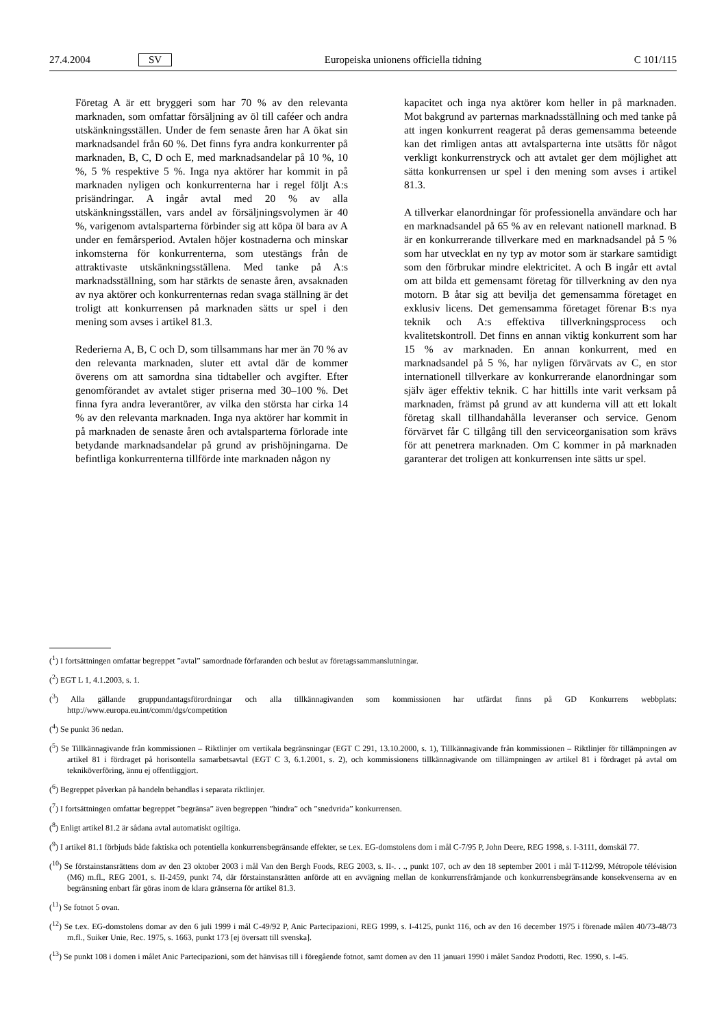27.4.2004 SV Europeiska unionens officiella tidning C 101/115
Företag A är ett bryggeri som har 70 % av den relevanta marknaden, som omfattar försäljning av öl till caféer och andra utskänkningsställen. Under de fem senaste åren har A ökat sin marknadsandel från 60 %. Det finns fyra andra konkurrenter på marknaden, B, C, D och E, med marknadsandelar på 10 %, 10 %, 5 % respektive 5 %. Inga nya aktörer har kommit in på marknaden nyligen och konkurrenterna har i regel följt A:s prisändringar. A ingår avtal med 20 % av alla utskänkningsställen, vars andel av försäljningsvolymen är 40 %, varigenom avtalsparterna förbinder sig att köpa öl bara av A under en femårsperiod. Avtalen höjer kostnaderna och minskar inkomsterna för konkurrenterna, som utestängs från de attraktivaste utskänkningsställena. Med tanke på A:s marknadsställning, som har stärkts de senaste åren, avsaknaden av nya aktörer och konkurrenternas redan svaga ställning är det troligt att konkurrensen på marknaden sätts ur spel i den mening som avses i artikel 81.3.
Rederierna A, B, C och D, som tillsammans har mer än 70 % av den relevanta marknaden, sluter ett avtal där de kommer överens om att samordna sina tidtabeller och avgifter. Efter genomförandet av avtalet stiger priserna med 30–100 %. Det finna fyra andra leverantörer, av vilka den största har cirka 14 % av den relevanta marknaden. Inga nya aktörer har kommit in på marknaden de senaste åren och avtalsparterna förlorade inte betydande marknadsandelar på grund av prishöjningarna. De befintliga konkurrenterna tillförde inte marknaden någon ny
kapacitet och inga nya aktörer kom heller in på marknaden. Mot bakgrund av parternas marknadsställning och med tanke på att ingen konkurrent reagerat på deras gemensamma beteende kan det rimligen antas att avtalsparterna inte utsätts för något verkligt konkurrenstryck och att avtalet ger dem möjlighet att sätta konkurrensen ur spel i den mening som avses i artikel 81.3.
A tillverkar elanordningar för professionella användare och har en marknadsandel på 65 % av en relevant nationell marknad. B är en konkurrerande tillverkare med en marknadsandel på 5 % som har utvecklat en ny typ av motor som är starkare samtidigt som den förbrukar mindre elektricitet. A och B ingår ett avtal om att bilda ett gemensamt företag för tillverkning av den nya motorn. B åtar sig att bevilja det gemensamma företaget en exklusiv licens. Det gemensamma företaget förenar B:s nya teknik och A:s effektiva tillverkningsprocess och kvalitetskontroll. Det finns en annan viktig konkurrent som har 15 % av marknaden. En annan konkurrent, med en marknadsandel på 5 %, har nyligen förvärvats av C, en stor internationell tillverkare av konkurrerande elanordningar som själv äger effektiv teknik. C har hittills inte varit verksam på marknaden, främst på grund av att kunderna vill att ett lokalt företag skall tillhandahålla leveranser och service. Genom förvärvet får C tillgång till den serviceorganisation som krävs för att penetrera marknaden. Om C kommer in på marknaden garanterar det troligen att konkurrensen inte sätts ur spel.
(<sup>1</sup>) I fortsättningen omfattar begreppet ”avtal” samordnade förfaranden och beslut av företagssammanslutningar.
(<sup>2</sup>) EGT L 1, 4.1.2003, s. 1.
(<sup>3</sup>) Alla gällande gruppundantagsförordningar och alla tillkännagivanden som kommissionen har utfärdat finns på GD Konkurrens webbplats: http://www.europa.eu.int/comm/dgs/competition
(<sup>4</sup>) Se punkt 36 nedan.
(<sup>5</sup>) Se Tillkännagivande från kommissionen – Riktlinjer om vertikala begränsningar (EGT C 291, 13.10.2000, s. 1), Tillkännagivande från kommissionen – Riktlinjer för tillämpningen av artikel 81 i fördraget på horisontella samarbetsavtal (EGT C 3, 6.1.2001, s. 2), och kommissionens tillkännagivande om tillämpningen av artikel 81 i fördraget på avtal om tekniköverföring, ännu ej offentliggjort.
(<sup>6</sup>) Begreppet påverkan på handeln behandlas i separata riktlinjer.
(<sup>7</sup>) I fortsättningen omfattar begreppet ”begränsa” även begreppen ”hindra” och ”snedvrida” konkurrensen.
(<sup>8</sup>) Enligt artikel 81.2 är sådana avtal automatiskt ogiltiga.
(<sup>9</sup>) I artikel 81.1 förbjuds både faktiska och potentiella konkurrensbegränsande effekter, se t.ex. EG-domstolens dom i mål C-7/95 P, John Deere, REG 1998, s. I-3111, domskäl 77.
(<sup>10</sup>) Se förstainstansrättens dom av den 23 oktober 2003 i mål Van den Bergh Foods, REG 2003, s. II-. . ., punkt 107, och av den 18 september 2001 i mål T-112/99, Métropole télévision (M6) m.fl., REG 2001, s. II-2459, punkt 74, där förstainstansrätten anförde att en avvägning mellan de konkurrensfrämjande och konkurrensbegränsande konsekvenserna av en begränsning enbart får göras inom de klara gränserna för artikel 81.3.
(<sup>11</sup>) Se fotnot 5 ovan.
(<sup>12</sup>) Se t.ex. EG-domstolens domar av den 6 juli 1999 i mål C-49/92 P, Anic Partecipazioni, REG 1999, s. I-4125, punkt 116, och av den 16 december 1975 i förenade målen 40/73-48/73 m.fl., Suiker Unie, Rec. 1975, s. 1663, punkt 173 [ej översatt till svenska].
(<sup>13</sup>) Se punkt 108 i domen i målet Anic Partecipazioni, som det hänvisas till i föregående fotnot, samt domen av den 11 januari 1990 i målet Sandoz Prodotti, Rec. 1990, s. I-45.